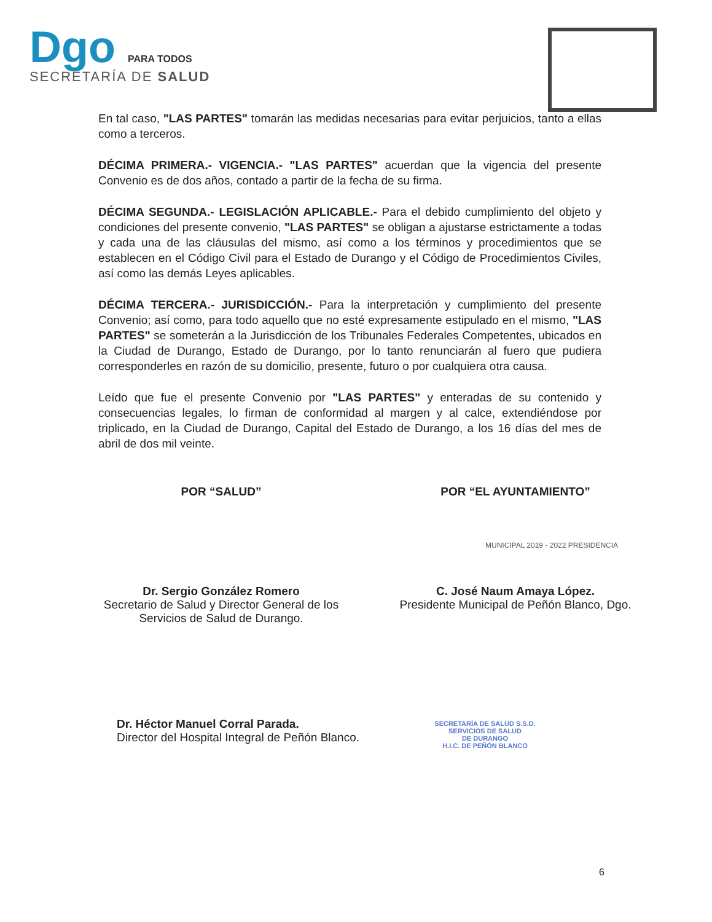Dgo PARA TODOS
SECRETARÍA DE SALUD
En tal caso, "LAS PARTES" tomarán las medidas necesarias para evitar perjuicios, tanto a ellas como a terceros.
DÉCIMA PRIMERA.- VIGENCIA.- "LAS PARTES" acuerdan que la vigencia del presente Convenio es de dos años, contado a partir de la fecha de su firma.
DÉCIMA SEGUNDA.- LEGISLACIÓN APLICABLE.- Para el debido cumplimiento del objeto y condiciones del presente convenio, "LAS PARTES" se obligan a ajustarse estrictamente a todas y cada una de las cláusulas del mismo, así como a los términos y procedimientos que se establecen en el Código Civil para el Estado de Durango y el Código de Procedimientos Civiles, así como las demás Leyes aplicables.
DÉCIMA TERCERA.- JURISDICCIÓN.- Para la interpretación y cumplimiento del presente Convenio; así como, para todo aquello que no esté expresamente estipulado en el mismo, "LAS PARTES" se someterán a la Jurisdicción de los Tribunales Federales Competentes, ubicados en la Ciudad de Durango, Estado de Durango, por lo tanto renunciarán al fuero que pudiera corresponderles en razón de su domicilio, presente, futuro o por cualquiera otra causa.
Leído que fue el presente Convenio por "LAS PARTES" y enteradas de su contenido y consecuencias legales, lo firman de conformidad al margen y al calce, extendiéndose por triplicado, en la Ciudad de Durango, Capital del Estado de Durango, a los 16 días del mes de abril de dos mil veinte.
POR “SALUD”
Dr. Sergio González Romero
Secretario de Salud y Director General de los Servicios de Salud de Durango.
POR “EL AYUNTAMIENTO”
C. José Naum Amaya López.
Presidente Municipal de Peñón Blanco, Dgo.
Dr. Héctor Manuel Corral Parada.
Director del Hospital Integral de Peñón Blanco.
SECRETARÍA DE SALUD S.S.D.
SERVICIOS DE SALUD
DE DURANGO
H.I.C. DE PEÑÓN BLANCO
MUNICIPAL 2019 - 2022 PRESIDENCIA
6